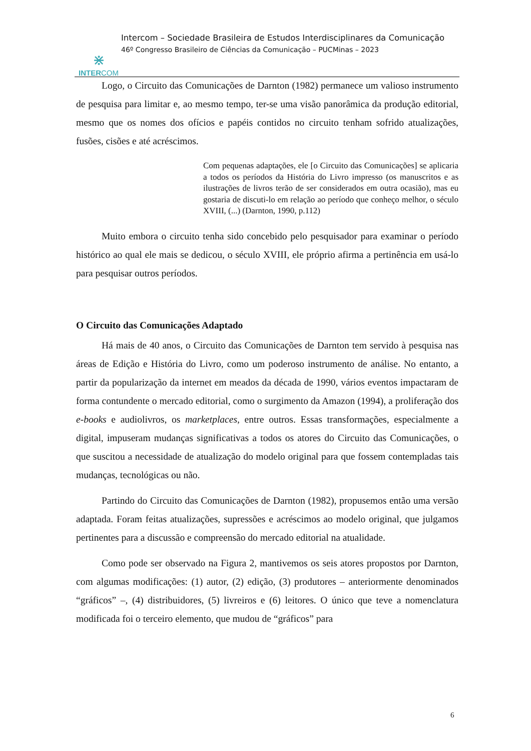⋇
INTERCOM
Intercom – Sociedade Brasileira de Estudos Interdisciplinares da Comunicação
46º Congresso Brasileiro de Ciências da Comunicação – PUCMinas – 2023
Logo, o Circuito das Comunicações de Darnton (1982) permanece um valioso instrumento de pesquisa para limitar e, ao mesmo tempo, ter-se uma visão panorâmica da produção editorial, mesmo que os nomes dos ofícios e papéis contidos no circuito tenham sofrido atualizações, fusões, cisões e até acréscimos.
Com pequenas adaptações, ele [o Circuito das Comunicações] se aplicaria a todos os períodos da História do Livro impresso (os manuscritos e as ilustrações de livros terão de ser considerados em outra ocasião), mas eu gostaria de discuti-lo em relação ao período que conheço melhor, o século XVIII, (...) (Darnton, 1990, p.112)
Muito embora o circuito tenha sido concebido pelo pesquisador para examinar o período histórico ao qual ele mais se dedicou, o século XVIII, ele próprio afirma a pertinência em usá-lo para pesquisar outros períodos.
O Circuito das Comunicações Adaptado
Há mais de 40 anos, o Circuito das Comunicações de Darnton tem servido à pesquisa nas áreas de Edição e História do Livro, como um poderoso instrumento de análise. No entanto, a partir da popularização da internet em meados da década de 1990, vários eventos impactaram de forma contundente o mercado editorial, como o surgimento da Amazon (1994), a proliferação dos e-books e audiolivros, os marketplaces, entre outros. Essas transformações, especialmente a digital, impuseram mudanças significativas a todos os atores do Circuito das Comunicações, o que suscitou a necessidade de atualização do modelo original para que fossem contempladas tais mudanças, tecnológicas ou não.
Partindo do Circuito das Comunicações de Darnton (1982), propusemos então uma versão adaptada. Foram feitas atualizações, supressões e acréscimos ao modelo original, que julgamos pertinentes para a discussão e compreensão do mercado editorial na atualidade.
Como pode ser observado na Figura 2, mantivemos os seis atores propostos por Darnton, com algumas modificações: (1) autor, (2) edição, (3) produtores – anteriormente denominados “gráficos” –, (4) distribuidores, (5) livreiros e (6) leitores. O único que teve a nomenclatura modificada foi o terceiro elemento, que mudou de “gráficos” para
6